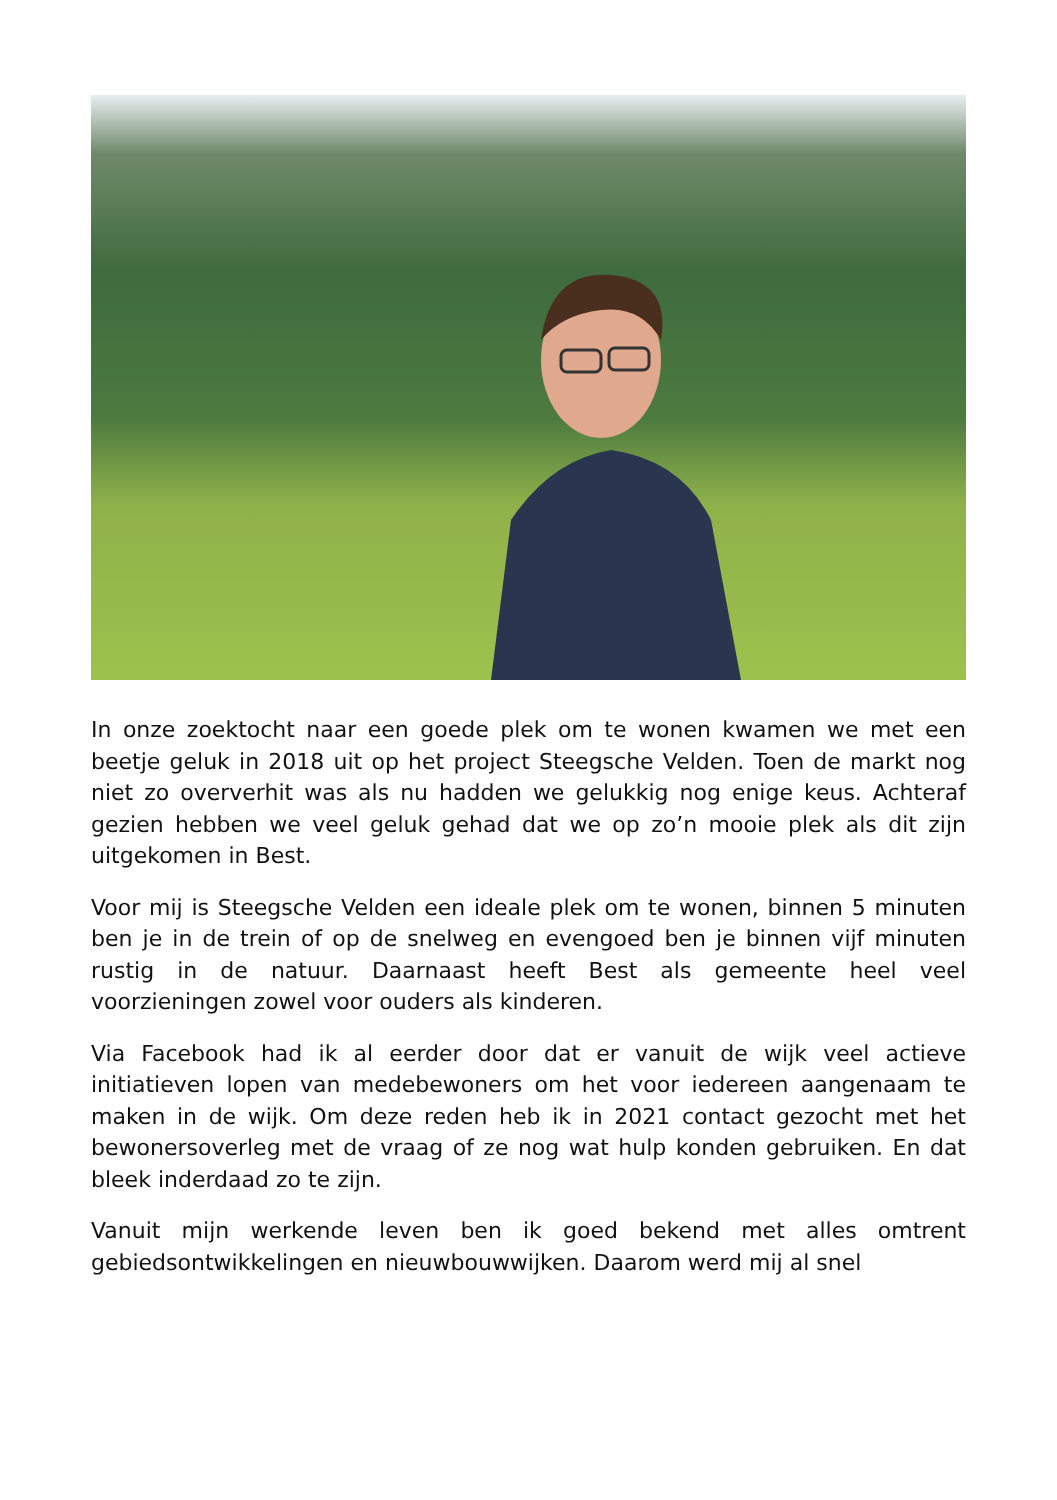In onze zoektocht naar een goede plek om te wonen kwamen we met een beetje geluk in 2018 uit op het project Steegsche Velden. Toen de markt nog niet zo oververhit was als nu hadden we gelukkig nog enige keus. Achteraf gezien hebben we veel geluk gehad dat we op zo’n mooie plek als dit zijn uitgekomen in Best.
Voor mij is Steegsche Velden een ideale plek om te wonen, binnen 5 minuten ben je in de trein of op de snelweg en evengoed ben je binnen vijf minuten rustig in de natuur. Daarnaast heeft Best als gemeente heel veel voorzieningen zowel voor ouders als kinderen.
Via Facebook had ik al eerder door dat er vanuit de wijk veel actieve initiatieven lopen van medebewoners om het voor iedereen aangenaam te maken in de wijk. Om deze reden heb ik in 2021 contact gezocht met het bewonersoverleg met de vraag of ze nog wat hulp konden gebruiken. En dat bleek inderdaad zo te zijn.
Vanuit mijn werkende leven ben ik goed bekend met alles omtrent gebiedsontwikkelingen en nieuwbouwwijken. Daarom werd mij al snel